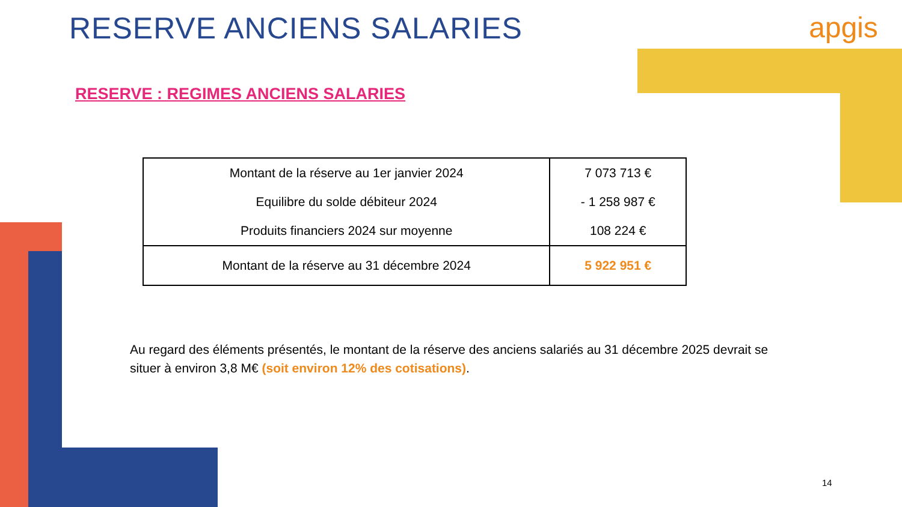RESERVE ANCIENS SALARIES apgis
RESERVE : REGIMES ANCIENS SALARIES
| Montant de la réserve au 1er janvier 2024 | 7 073 713 € |
| Equilibre du solde débiteur 2024 | - 1 258 987 € |
| Produits financiers 2024 sur moyenne | 108 224 € |
| Montant de la réserve au 31 décembre 2024 | 5 922 951 € |
Au regard des éléments présentés, le montant de la réserve des anciens salariés au 31 décembre 2025 devrait se situer à environ 3,8 M€ (soit environ 12% des cotisations).
14